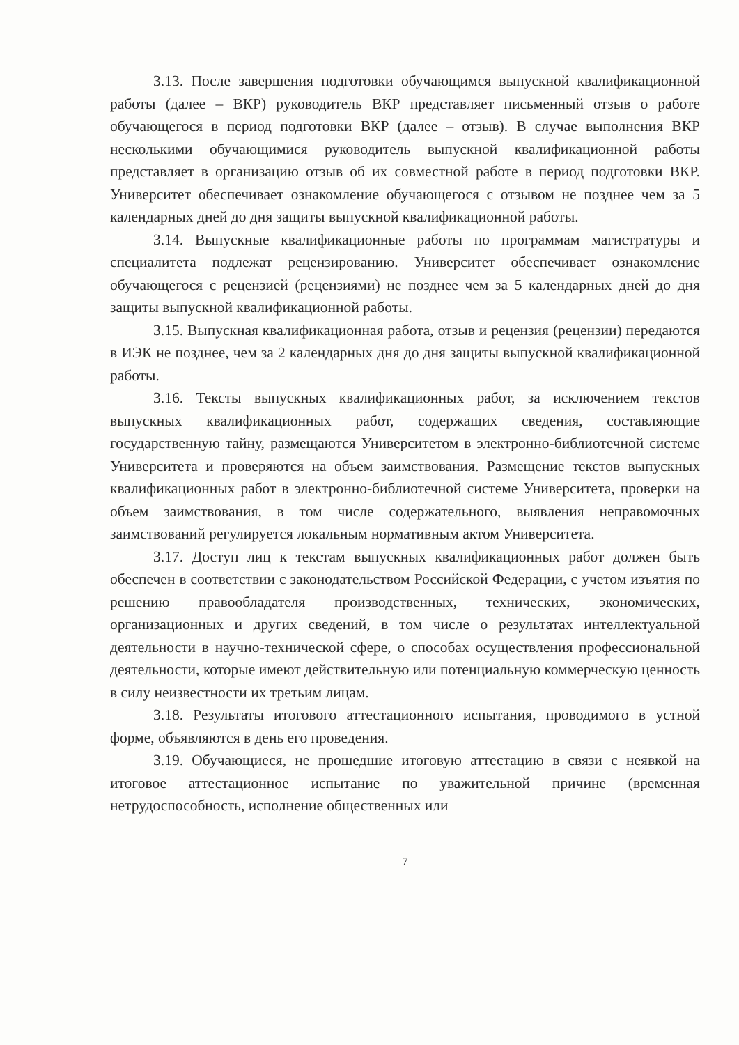3.13. После завершения подготовки обучающимся выпускной квалификационной работы (далее – ВКР) руководитель ВКР представляет письменный отзыв о работе обучающегося в период подготовки ВКР (далее – отзыв). В случае выполнения ВКР несколькими обучающимися руководитель выпускной квалификационной работы представляет в организацию отзыв об их совместной работе в период подготовки ВКР. Университет обеспечивает ознакомление обучающегося с отзывом не позднее чем за 5 календарных дней до дня защиты выпускной квалификационной работы.
3.14. Выпускные квалификационные работы по программам магистратуры и специалитета подлежат рецензированию. Университет обеспечивает ознакомление обучающегося с рецензией (рецензиями) не позднее чем за 5 календарных дней до дня защиты выпускной квалификационной работы.
3.15. Выпускная квалификационная работа, отзыв и рецензия (рецензии) передаются в ИЭК не позднее, чем за 2 календарных дня до дня защиты выпускной квалификационной работы.
3.16. Тексты выпускных квалификационных работ, за исключением текстов выпускных квалификационных работ, содержащих сведения, составляющие государственную тайну, размещаются Университетом в электронно-библиотечной системе Университета и проверяются на объем заимствования. Размещение текстов выпускных квалификационных работ в электронно-библиотечной системе Университета, проверки на объем заимствования, в том числе содержательного, выявления неправомочных заимствований регулируется локальным нормативным актом Университета.
3.17. Доступ лиц к текстам выпускных квалификационных работ должен быть обеспечен в соответствии с законодательством Российской Федерации, с учетом изъятия по решению правообладателя производственных, технических, экономических, организационных и других сведений, в том числе о результатах интеллектуальной деятельности в научно-технической сфере, о способах осуществления профессиональной деятельности, которые имеют действительную или потенциальную коммерческую ценность в силу неизвестности их третьим лицам.
3.18. Результаты итогового аттестационного испытания, проводимого в устной форме, объявляются в день его проведения.
3.19. Обучающиеся, не прошедшие итоговую аттестацию в связи с неявкой на итоговое аттестационное испытание по уважительной причине (временная нетрудоспособность, исполнение общественных или
7